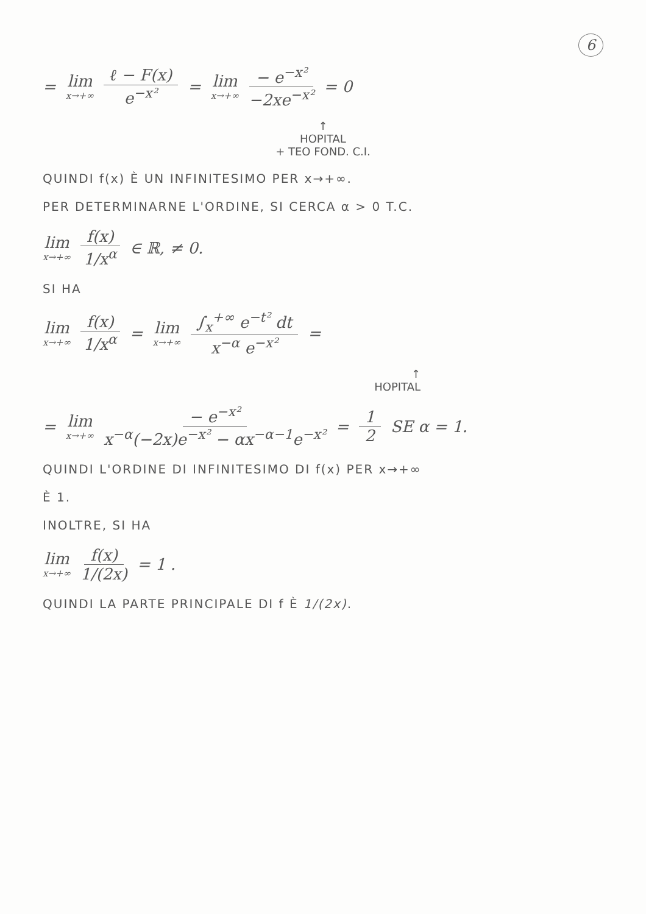6
= lim x→+∞ ℓ − F(x) e<sup>−x²</sup> = lim x→+∞ − e<sup>−x²</sup> −2xe<sup>−x²</sup> = 0
↑
HOPITAL
+ TEO FOND. C.I.
QUINDI f(x) È UN INFINITESIMO PER x→+∞.
PER DETERMINARNE L'ORDINE, SI CERCA α > 0 T.C.
lim x→+∞ f(x) 1/x<sup>α</sup> ∈ ℝ, ≠ 0.
SI HA
lim x→+∞ f(x) 1/x<sup>α</sup> = lim x→+∞ ∫<sub>x</sub><sup>+∞</sup> e<sup>−t²</sup> dt x<sup>−α</sup> e<sup>−x²</sup> =
↑
HOPITAL
= lim x→+∞ − e<sup>−x²</sup> x<sup>−α</sup>(−2x)e<sup>−x²</sup> − αx<sup>−α−1</sup>e<sup>−x²</sup> = 1 2 SE α = 1.
QUINDI L'ORDINE DI INFINITESIMO DI f(x) PER x→+∞
È 1.
INOLTRE, SI HA
lim x→+∞ f(x) 1/(2x) = 1 .
QUINDI LA PARTE PRINCIPALE DI f È 1/(2x).